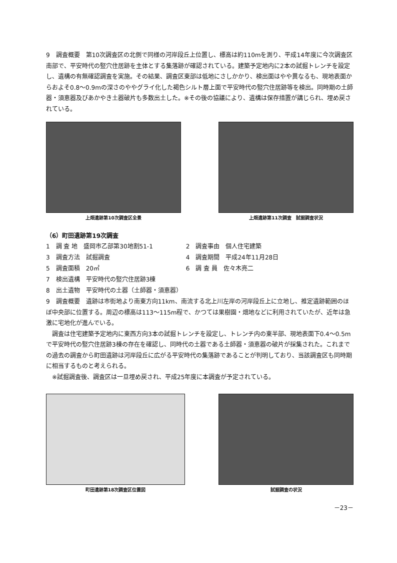9　調査概要　第10次調査区の北側で同様の河岸段丘上位置し、標高は約110mを測り、平成14年度に今次調査区南部で、平安時代の竪穴住居跡を主体とする集落跡が確認されている。建築予定地内に2本の試掘トレンチを設定し、遺構の有無確認調査を実施。その結果、調査区東部は低地にさしかかり、検出面はやや異なるも、現地表面からおよそ0.8〜0.9mの深さのややグライ化した褐色シルト層上面で平安時代の竪穴住居跡等を検出。同時期の土師器・須恵器及びあかやき土器破片も多数出土した。※その後の協議により、遺構は保存措置が講じられ、埋め戻されている。
上畑遺跡第10次調査区全景 上畑遺跡第11次調査　試掘調査状況
（6）町田遺跡第19次調査
| 1 調 査 地 盛岡市乙部第30地割51-1 | 2 調査事由 個人住宅建築 |
| 3 調査方法 試掘調査 | 4 調査期間 平成24年11月28日 |
| 5 調査面積 20㎡ | 6 調 査 員 佐々木亮二 |
| 7 検出遺構 平安時代の竪穴住居跡3棟 | |
| 8 出土遺物 平安時代の土器（土師器・須恵器） | |
9　調査概要　遺跡は市街地より南東方向11km、南流する北上川左岸の河岸段丘上に立地し、推定遺跡範囲のほぼ中央部に位置する。周辺の標高は113〜115m程で、かつては果樹園・畑地などに利用されていたが、近年は急激に宅地化が進んでいる。
　調査は住宅建築予定地内に東西方向3本の試掘トレンチを設定し、トレンチ内の東半部、現地表面下0.4〜0.5mで平安時代の竪穴住居跡3棟の存在を確認し、同時代の土器である土師器・須恵器の破片が採集された。これまでの過去の調査から町田遺跡は河岸段丘に広がる平安時代の集落跡であることが判明しており、当該調査区も同時期に相当するものと考えられる。
　※試掘調査後、調査区は一旦埋め戻され、平成25年度に本調査が予定されている。
町田遺跡第18次調査区位置図 試掘調査の状況
－23－